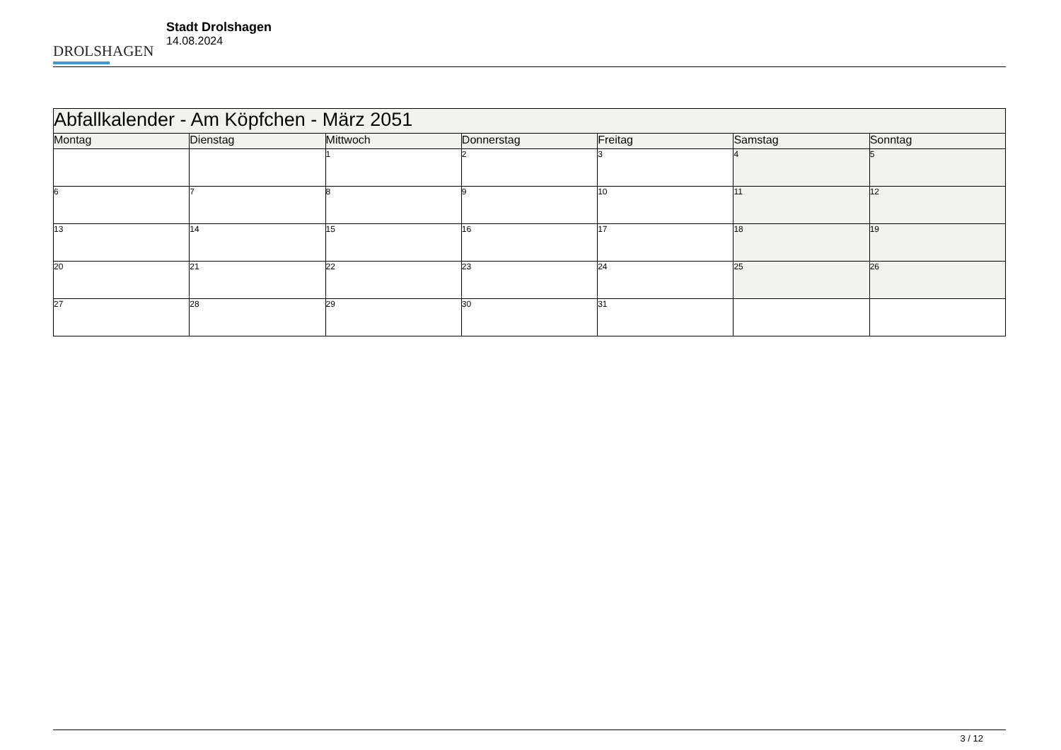DROLSHAGEN
Stadt Drolshagen
14.08.2024
| Abfallkalender - Am Köpfchen - März 2051 | | | | | | |
| --- | --- | --- | --- | --- | --- | --- |
| Montag | Dienstag | Mittwoch | Donnerstag | Freitag | Samstag | Sonntag |
| | | 1 | 2 | 3 | 4 | 5 |
| 6 | 7 | 8 | 9 | 10 | 11 | 12 |
| 13 | 14 | 15 | 16 | 17 | 18 | 19 |
| 20 | 21 | 22 | 23 | 24 | 25 | 26 |
| 27 | 28 | 29 | 30 | 31 | | |
3 / 12